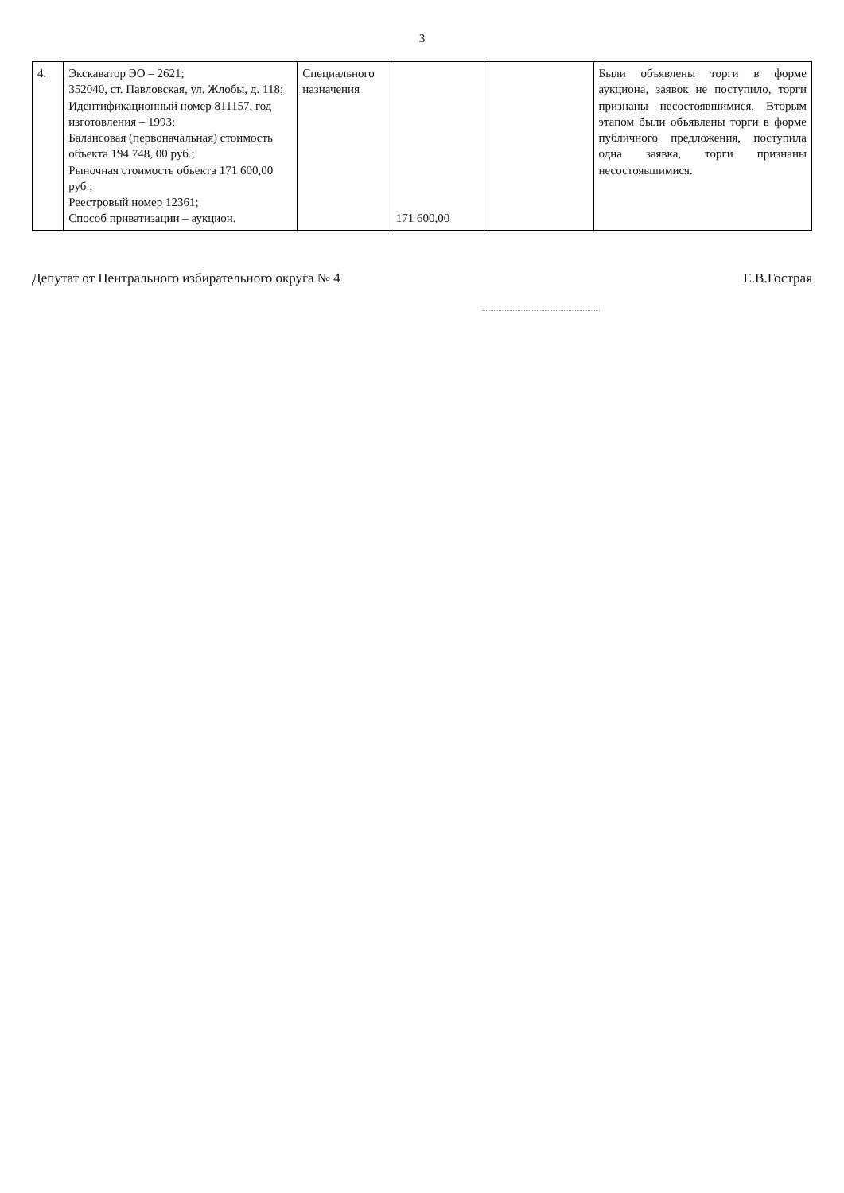3
| 4. | Экскаватор ЭО – 2621; 352040, ст. Павловская, ул. Жлобы, д. 118; Идентификационный номер 811157, год изготовления – 1993; Балансовая (первоначальная) стоимость объекта 194 748, 00 руб.; Рыночная стоимость объекта 171 600,00 руб.; Реестровый номер 12361; Способ приватизации – аукцион. | Специального назначения | 171 600,00 | | Были объявлены торги в форме аукциона, заявок не поступило, торги признаны несостоявшимися. Вторым этапом были объявлены торги в форме публичного предложения, поступила одна заявка, торги признаны несостоявшимися. |
Депутат от Центрального избирательного округа № 4 Е.В.Гострая